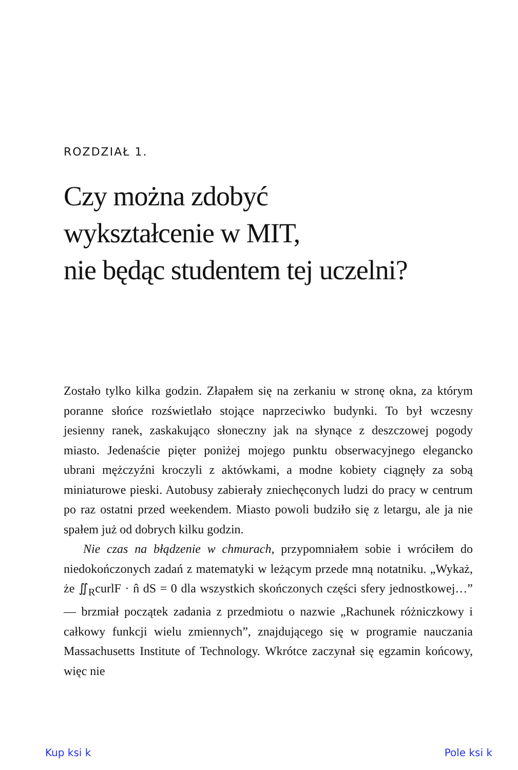ROZDZIAŁ 1.
Czy można zdobyć
wykształcenie w MIT,
nie będąc studentem tej uczelni?
Zostało tylko kilka godzin. Złapałem się na zerkaniu w stronę okna, za którym poranne słońce rozświetlało stojące naprzeciwko budynki. To był wczesny jesienny ranek, zaskakująco słoneczny jak na słynące z deszczowej pogody miasto. Jedenaście pięter poniżej mojego punktu obserwacyjnego elegancko ubrani mężczyźni kroczyli z aktówkami, a modne kobiety ciągnęły za sobą miniaturowe pieski. Autobusy zabierały zniechęconych ludzi do pracy w centrum po raz ostatni przed weekendem. Miasto powoli budziło się z letargu, ale ja nie spałem już od dobrych kilku godzin.
Nie czas na błądzenie w chmurach, przypomniałem sobie i wróciłem do niedokończonych zadań z matematyki w leżącym przede mną notatniku. „Wykaż, że ∬<sub>R</sub>curlF · n̂ dS = 0 dla wszystkich skończonych części sfery jednostkowej…” — brzmiał początek zadania z przedmiotu o nazwie „Rachunek różniczkowy i całkowy funkcji wielu zmiennych”, znajdującego się w programie nauczania Massachusetts Institute of Technology. Wkrótce zaczynał się egzamin końcowy, więc nie
Kup ksi k Pole ksi k